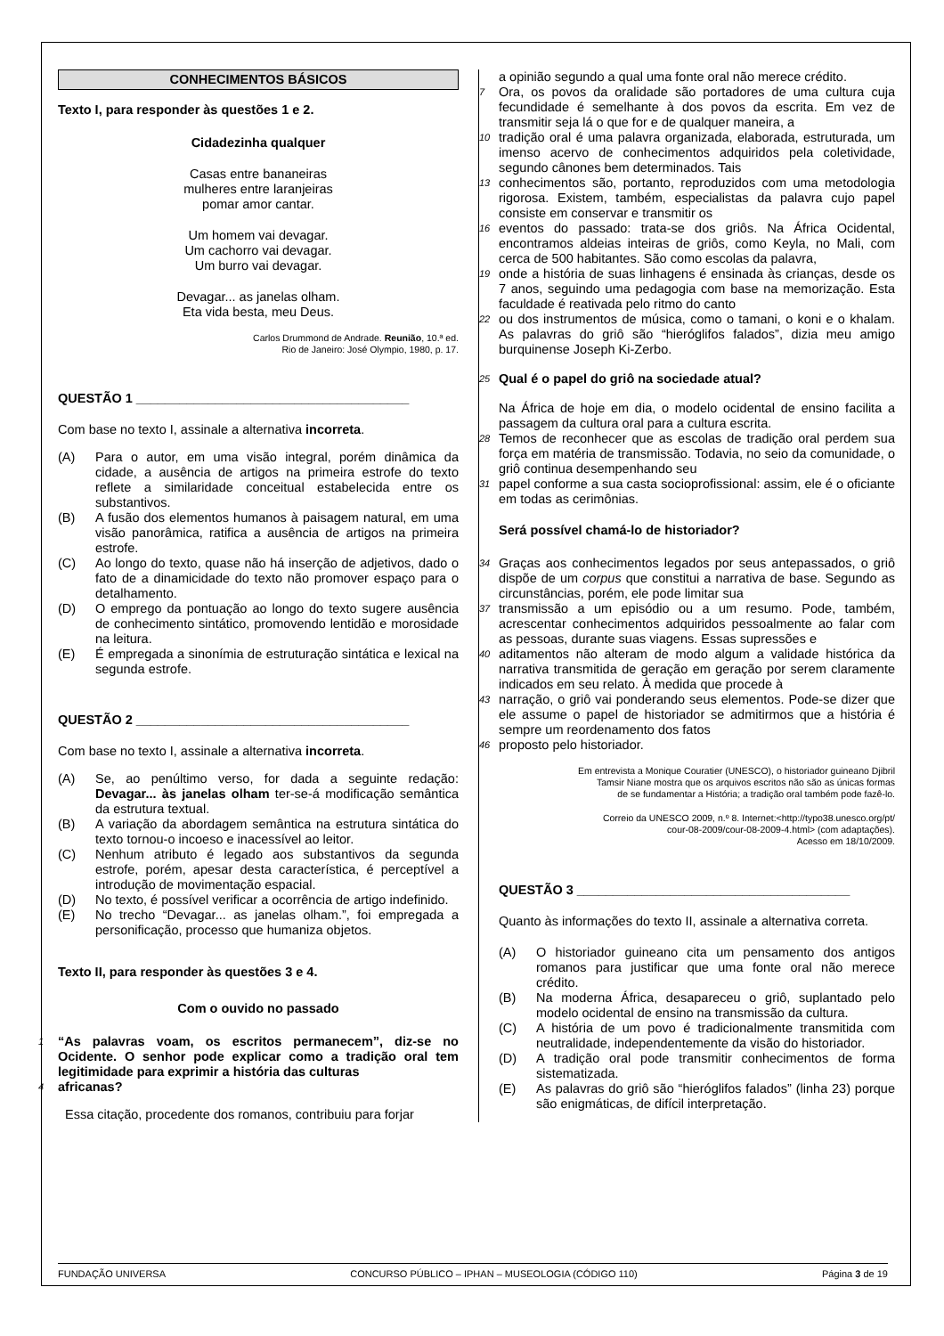CONHECIMENTOS BÁSICOS
Texto I, para responder às questões 1 e 2.
Cidadezinha qualquer
Casas entre bananeiras
mulheres entre laranjeiras
pomar amor cantar.
Um homem vai devagar.
Um cachorro vai devagar.
Um burro vai devagar.
Devagar... as janelas olham.
Eta vida besta, meu Deus.
Carlos Drummond de Andrade. Reunião, 10.ª ed.
Rio de Janeiro: José Olympio, 1980, p. 17.
QUESTÃO 1 ______________________________________
Com base no texto I, assinale a alternativa incorreta.
(A) Para o autor, em uma visão integral, porém dinâmica da cidade, a ausência de artigos na primeira estrofe do texto reflete a similaridade conceitual estabelecida entre os substantivos.
(B) A fusão dos elementos humanos à paisagem natural, em uma visão panorâmica, ratifica a ausência de artigos na primeira estrofe.
(C) Ao longo do texto, quase não há inserção de adjetivos, dado o fato de a dinamicidade do texto não promover espaço para o detalhamento.
(D) O emprego da pontuação ao longo do texto sugere ausência de conhecimento sintático, promovendo lentidão e morosidade na leitura.
(E) É empregada a sinonímia de estruturação sintática e lexical na segunda estrofe.
QUESTÃO 2 ______________________________________
Com base no texto I, assinale a alternativa incorreta.
(A) Se, ao penúltimo verso, for dada a seguinte redação: Devagar... às janelas olham ter-se-á modificação semântica da estrutura textual.
(B) A variação da abordagem semântica na estrutura sintática do texto tornou-o incoeso e inacessível ao leitor.
(C) Nenhum atributo é legado aos substantivos da segunda estrofe, porém, apesar desta característica, é perceptível a introdução de movimentação espacial.
(D) No texto, é possível verificar a ocorrência de artigo indefinido.
(E) No trecho “Devagar... as janelas olham.”, foi empregada a personificação, processo que humaniza objetos.
Texto II, para responder às questões 3 e 4.
Com o ouvido no passado
1 “As palavras voam, os escritos permanecem”, diz-se no Ocidente. O senhor pode explicar como a tradição oral tem legitimidade para exprimir a história das culturas
4 africanas?
Essa citação, procedente dos romanos, contribuiu para forjar
a opinião segundo a qual uma fonte oral não merece crédito.
7 Ora, os povos da oralidade são portadores de uma cultura cuja fecundidade é semelhante à dos povos da escrita. Em vez de transmitir seja lá o que for e de qualquer maneira, a
10 tradição oral é uma palavra organizada, elaborada, estruturada, um imenso acervo de conhecimentos adquiridos pela coletividade, segundo cânones bem determinados. Tais
13 conhecimentos são, portanto, reproduzidos com uma metodologia rigorosa. Existem, também, especialistas da palavra cujo papel consiste em conservar e transmitir os
16 eventos do passado: trata-se dos griôs. Na África Ocidental, encontramos aldeias inteiras de griôs, como Keyla, no Mali, com cerca de 500 habitantes. São como escolas da palavra,
19 onde a história de suas linhagens é ensinada às crianças, desde os 7 anos, seguindo uma pedagogia com base na memorização. Esta faculdade é reativada pelo ritmo do canto
22 ou dos instrumentos de música, como o tamani, o koni e o khalam. As palavras do griô são “hieróglifos falados”, dizia meu amigo burquinense Joseph Ki-Zerbo.
25 Qual é o papel do griô na sociedade atual?
Na África de hoje em dia, o modelo ocidental de ensino facilita a passagem da cultura oral para a cultura escrita.
28 Temos de reconhecer que as escolas de tradição oral perdem sua força em matéria de transmissão. Todavia, no seio da comunidade, o griô continua desempenhando seu
31 papel conforme a sua casta socioprofissional: assim, ele é o oficiante em todas as cerimônias.
Será possível chamá-lo de historiador?
34 Graças aos conhecimentos legados por seus antepassados, o griô dispõe de um corpus que constitui a narrativa de base. Segundo as circunstâncias, porém, ele pode limitar sua
37 transmissão a um episódio ou a um resumo. Pode, também, acrescentar conhecimentos adquiridos pessoalmente ao falar com as pessoas, durante suas viagens. Essas supressões e
40 aditamentos não alteram de modo algum a validade histórica da narrativa transmitida de geração em geração por serem claramente indicados em seu relato. À medida que procede à
43 narração, o griô vai ponderando seus elementos. Pode-se dizer que ele assume o papel de historiador se admitirmos que a história é sempre um reordenamento dos fatos
46 proposto pelo historiador.
Em entrevista a Monique Couratier (UNESCO), o historiador guineano Djibril
Tamsir Niane mostra que os arquivos escritos não são as únicas formas
de se fundamentar a História; a tradição oral também pode fazê-lo.
Correio da UNESCO 2009, n.º 8. Internet:<http://typo38.unesco.org/pt/
cour-08-2009/cour-08-2009-4.html> (com adaptações).
Acesso em 18/10/2009.
QUESTÃO 3 ______________________________________
Quanto às informações do texto II, assinale a alternativa correta.
(A) O historiador guineano cita um pensamento dos antigos romanos para justificar que uma fonte oral não merece crédito.
(B) Na moderna África, desapareceu o griô, suplantado pelo modelo ocidental de ensino na transmissão da cultura.
(C) A história de um povo é tradicionalmente transmitida com neutralidade, independentemente da visão do historiador.
(D) A tradição oral pode transmitir conhecimentos de forma sistematizada.
(E) As palavras do griô são “hieróglifos falados” (linha 23) porque são enigmáticas, de difícil interpretação.
FUNDAÇÃO UNIVERSA CONCURSO PÚBLICO – IPHAN – MUSEOLOGIA (CÓDIGO 110) Página 3 de 19